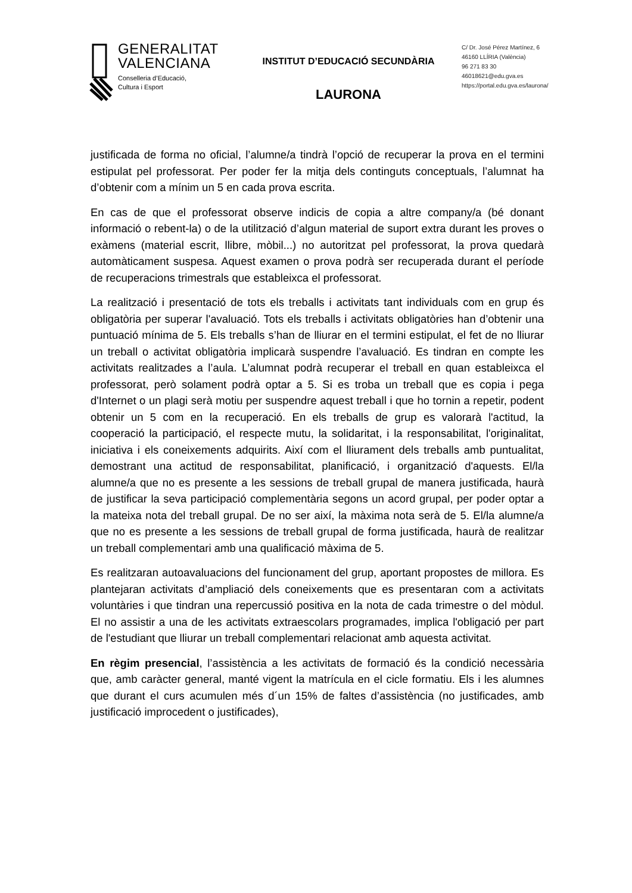GENERALITAT
VALENCIANA
Conselleria d’Educació,
Cultura i Esport
INSTITUT D’EDUCACIÓ SECUNDÀRIA
LAURONA
C/ Dr. José Pérez Martínez, 6
46160 LLÍRIA (València)
96 271 83 30
46018621@edu.gva.es
https://portal.edu.gva.es/laurona/
justificada de forma no oficial, l’alumne/a tindrà l’opció de recuperar la prova en el termini estipulat pel professorat. Per poder fer la mitja dels continguts conceptuals, l’alumnat ha d’obtenir com a mínim un 5 en cada prova escrita.
En cas de que el professorat observe indicis de copia a altre company/a (bé donant informació o rebent-la) o de la utilització d’algun material de suport extra durant les proves o exàmens (material escrit, llibre, mòbil...) no autoritzat pel professorat, la prova quedarà automàticament suspesa. Aquest examen o prova podrà ser recuperada durant el període de recuperacions trimestrals que estableixca el professorat.
La realització i presentació de tots els treballs i activitats tant individuals com en grup és obligatòria per superar l'avaluació. Tots els treballs i activitats obligatòries han d’obtenir una puntuació mínima de 5. Els treballs s’han de lliurar en el termini estipulat, el fet de no lliurar un treball o activitat obligatòria implicarà suspendre l’avaluació. Es tindran en compte les activitats realitzades a l’aula. L’alumnat podrà recuperar el treball en quan estableixca el professorat, però solament podrà optar a 5. Si es troba un treball que es copia i pega d'Internet o un plagi serà motiu per suspendre aquest treball i que ho tornin a repetir, podent obtenir un 5 com en la recuperació. En els treballs de grup es valorarà l'actitud, la cooperació la participació, el respecte mutu, la solidaritat, i la responsabilitat, l'originalitat, iniciativa i els coneixements adquirits. Així com el lliurament dels treballs amb puntualitat, demostrant una actitud de responsabilitat, planificació, i organització d'aquests. El/la alumne/a que no es presente a les sessions de treball grupal de manera justificada, haurà de justificar la seva participació complementària segons un acord grupal, per poder optar a la mateixa nota del treball grupal. De no ser així, la màxima nota serà de 5. El/la alumne/a que no es presente a les sessions de treball grupal de forma justificada, haurà de realitzar un treball complementari amb una qualificació màxima de 5.
Es realitzaran autoavaluacions del funcionament del grup, aportant propostes de millora. Es plantejaran activitats d’ampliació dels coneixements que es presentaran com a activitats voluntàries i que tindran una repercussió positiva en la nota de cada trimestre o del mòdul. El no assistir a una de les activitats extraescolars programades, implica l'obligació per part de l'estudiant que lliurar un treball complementari relacionat amb aquesta activitat.
En règim presencial, l’assistència a les activitats de formació és la condició necessària que, amb caràcter general, manté vigent la matrícula en el cicle formatiu. Els i les alumnes que durant el curs acumulen més d´un 15% de faltes d’assistència (no justificades, amb justificació improcedent o justificades),